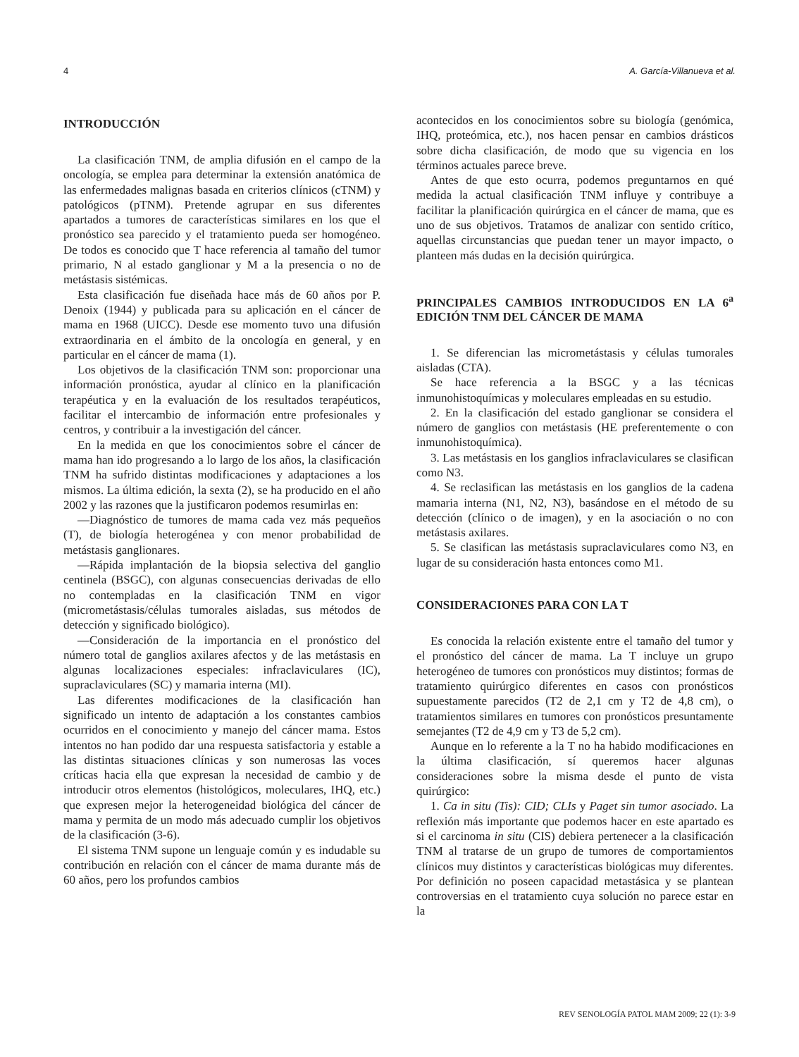4 A. García-Villanueva et al.
INTRODUCCIÓN
La clasificación TNM, de amplia difusión en el campo de la oncología, se emplea para determinar la extensión anatómica de las enfermedades malignas basada en criterios clínicos (cTNM) y patológicos (pTNM). Pretende agrupar en sus diferentes apartados a tumores de características similares en los que el pronóstico sea parecido y el tratamiento pueda ser homogéneo. De todos es conocido que T hace referencia al tamaño del tumor primario, N al estado ganglionar y M a la presencia o no de metástasis sistémicas.
Esta clasificación fue diseñada hace más de 60 años por P. Denoix (1944) y publicada para su aplicación en el cáncer de mama en 1968 (UICC). Desde ese momento tuvo una difusión extraordinaria en el ámbito de la oncología en general, y en particular en el cáncer de mama (1).
Los objetivos de la clasificación TNM son: proporcionar una información pronóstica, ayudar al clínico en la planificación terapéutica y en la evaluación de los resultados terapéuticos, facilitar el intercambio de información entre profesionales y centros, y contribuir a la investigación del cáncer.
En la medida en que los conocimientos sobre el cáncer de mama han ido progresando a lo largo de los años, la clasificación TNM ha sufrido distintas modificaciones y adaptaciones a los mismos. La última edición, la sexta (2), se ha producido en el año 2002 y las razones que la justificaron podemos resumirlas en:
—Diagnóstico de tumores de mama cada vez más pequeños (T), de biología heterogénea y con menor probabilidad de metástasis ganglionares.
—Rápida implantación de la biopsia selectiva del ganglio centinela (BSGC), con algunas consecuencias derivadas de ello no contempladas en la clasificación TNM en vigor (micrometástasis/células tumorales aisladas, sus métodos de detección y significado biológico).
—Consideración de la importancia en el pronóstico del número total de ganglios axilares afectos y de las metástasis en algunas localizaciones especiales: infraclaviculares (IC), supraclaviculares (SC) y mamaria interna (MI).
Las diferentes modificaciones de la clasificación han significado un intento de adaptación a los constantes cambios ocurridos en el conocimiento y manejo del cáncer mama. Estos intentos no han podido dar una respuesta satisfactoria y estable a las distintas situaciones clínicas y son numerosas las voces críticas hacia ella que expresan la necesidad de cambio y de introducir otros elementos (histológicos, moleculares, IHQ, etc.) que expresen mejor la heterogeneidad biológica del cáncer de mama y permita de un modo más adecuado cumplir los objetivos de la clasificación (3-6).
El sistema TNM supone un lenguaje común y es indudable su contribución en relación con el cáncer de mama durante más de 60 años, pero los profundos cambios
acontecidos en los conocimientos sobre su biología (genómica, IHQ, proteómica, etc.), nos hacen pensar en cambios drásticos sobre dicha clasificación, de modo que su vigencia en los términos actuales parece breve.
Antes de que esto ocurra, podemos preguntarnos en qué medida la actual clasificación TNM influye y contribuye a facilitar la planificación quirúrgica en el cáncer de mama, que es uno de sus objetivos. Tratamos de analizar con sentido crítico, aquellas circunstancias que puedan tener un mayor impacto, o planteen más dudas en la decisión quirúrgica.
PRINCIPALES CAMBIOS INTRODUCIDOS EN LA 6<sup>a</sup> EDICIÓN TNM DEL CÁNCER DE MAMA
1. Se diferencian las micrometástasis y células tumorales aisladas (CTA).
Se hace referencia a la BSGC y a las técnicas inmunohistoquímicas y moleculares empleadas en su estudio.
2. En la clasificación del estado ganglionar se considera el número de ganglios con metástasis (HE preferentemente o con inmunohistoquímica).
3. Las metástasis en los ganglios infraclaviculares se clasifican como N3.
4. Se reclasifican las metástasis en los ganglios de la cadena mamaria interna (N1, N2, N3), basándose en el método de su detección (clínico o de imagen), y en la asociación o no con metástasis axilares.
5. Se clasifican las metástasis supraclaviculares como N3, en lugar de su consideración hasta entonces como M1.
CONSIDERACIONES PARA CON LA T
Es conocida la relación existente entre el tamaño del tumor y el pronóstico del cáncer de mama. La T incluye un grupo heterogéneo de tumores con pronósticos muy distintos; formas de tratamiento quirúrgico diferentes en casos con pronósticos supuestamente parecidos (T2 de 2,1 cm y T2 de 4,8 cm), o tratamientos similares en tumores con pronósticos presuntamente semejantes (T2 de 4,9 cm y T3 de 5,2 cm).
Aunque en lo referente a la T no ha habido modificaciones en la última clasificación, sí queremos hacer algunas consideraciones sobre la misma desde el punto de vista quirúrgico:
1. Ca in situ (Tis): CID; CLIs y Paget sin tumor asociado. La reflexión más importante que podemos hacer en este apartado es si el carcinoma in situ (CIS) debiera pertenecer a la clasificación TNM al tratarse de un grupo de tumores de comportamientos clínicos muy distintos y características biológicas muy diferentes. Por definición no poseen capacidad metastásica y se plantean controversias en el tratamiento cuya solución no parece estar en la
REV SENOLOGÍA PATOL MAM 2009; 22 (1): 3-9